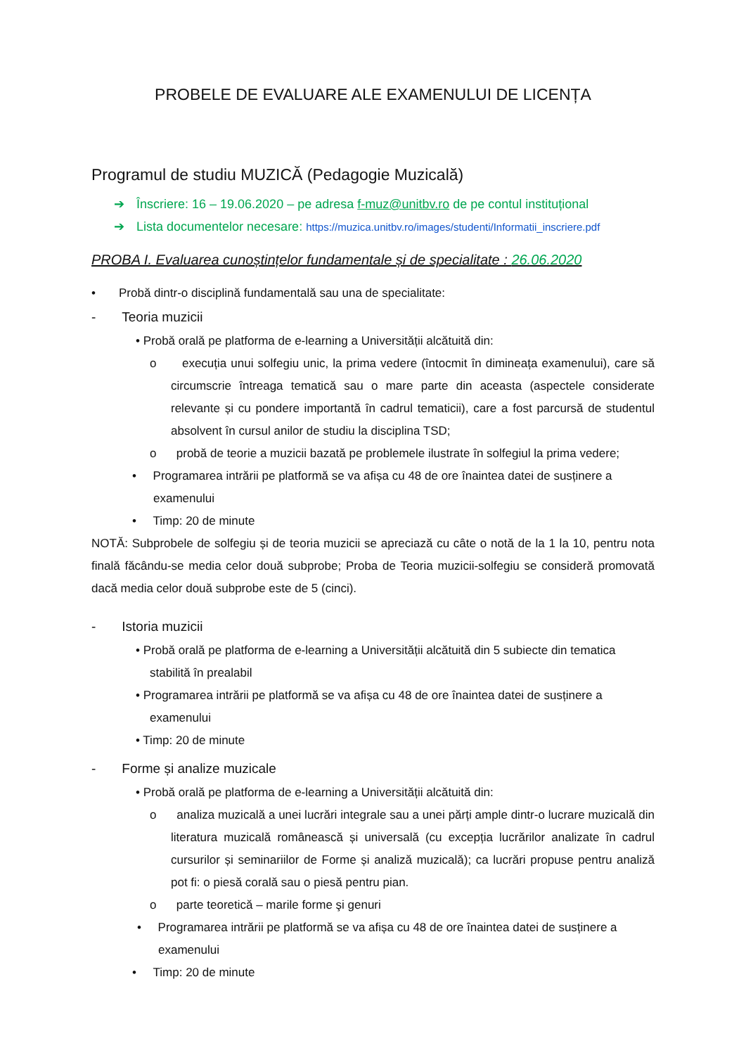PROBELE DE EVALUARE ALE EXAMENULUI DE LICENȚA
Programul de studiu MUZICĂ (Pedagogie Muzicală)
➔ Înscriere: 16 – 19.06.2020 – pe adresa f-muz@unitbv.ro de pe contul instituțional
➔ Lista documentelor necesare: https://muzica.unitbv.ro/images/studenti/Informatii_inscriere.pdf
PROBA I. Evaluarea cunoștințelor fundamentale și de specialitate : 26.06.2020
• Probă dintr-o disciplină fundamentală sau una de specialitate:
- Teoria muzicii
• Probă orală pe platforma de e-learning a Universității alcătuită din:
o execuția unui solfegiu unic, la prima vedere (întocmit în dimineața examenului), care să circumscrie întreaga tematică sau o mare parte din aceasta (aspectele considerate relevante și cu pondere importantă în cadrul tematicii), care a fost parcursă de studentul absolvent în cursul anilor de studiu la disciplina TSD;
o probă de teorie a muzicii bazată pe problemele ilustrate în solfegiul la prima vedere;
• Programarea intrării pe platformă se va afișa cu 48 de ore înaintea datei de susținere a examenului
• Timp: 20 de minute
NOTĂ: Subprobele de solfegiu și de teoria muzicii se apreciază cu câte o notă de la 1 la 10, pentru nota finală făcându-se media celor două subprobe; Proba de Teoria muzicii-solfegiu se consideră promovată dacă media celor două subprobe este de 5 (cinci).
- Istoria muzicii
• Probă orală pe platforma de e-learning a Universității alcătuită din 5 subiecte din tematica stabilită în prealabil
• Programarea intrării pe platformă se va afișa cu 48 de ore înaintea datei de susținere a examenului
• Timp: 20 de minute
- Forme și analize muzicale
• Probă orală pe platforma de e-learning a Universității alcătuită din:
o analiza muzicală a unei lucrări integrale sau a unei părți ample dintr-o lucrare muzicală din literatura muzicală românească și universală (cu excepția lucrărilor analizate în cadrul cursurilor și seminariilor de Forme și analiză muzicală); ca lucrări propuse pentru analiză pot fi: o piesă corală sau o piesă pentru pian.
o parte teoretică – marile forme şi genuri
• Programarea intrării pe platformă se va afișa cu 48 de ore înaintea datei de susținere a examenului
• Timp: 20 de minute